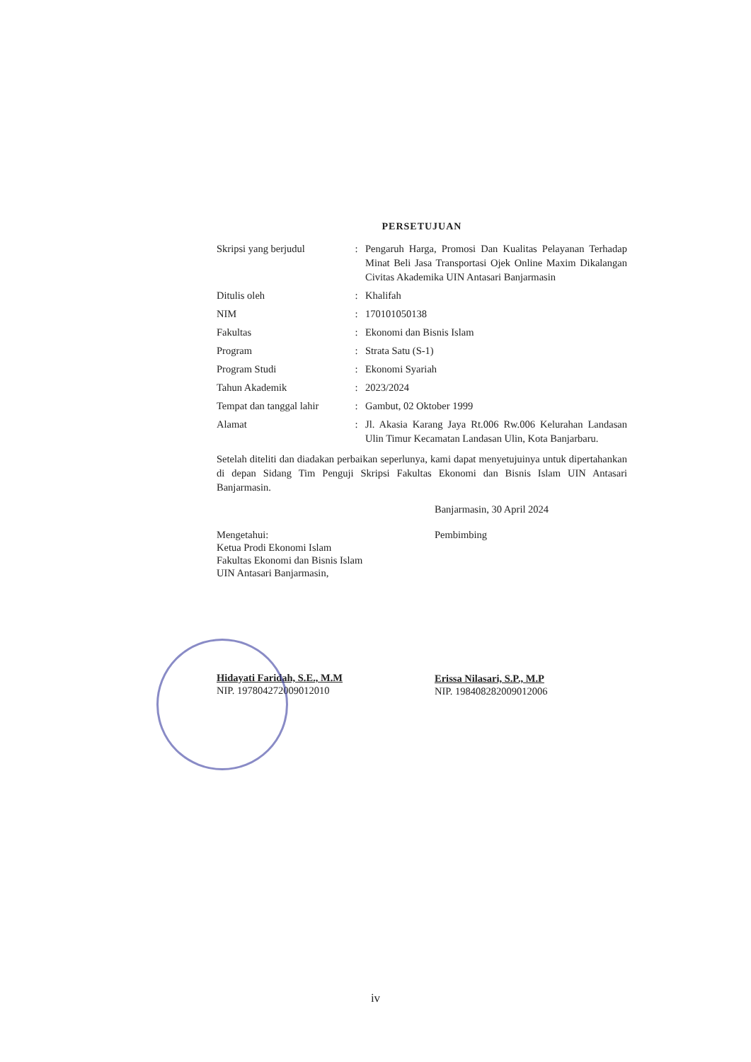PERSETUJUAN
| Skripsi yang berjudul | : | Pengaruh Harga, Promosi Dan Kualitas Pelayanan Terhadap Minat Beli Jasa Transportasi Ojek Online Maxim Dikalangan Civitas Akademika UIN Antasari Banjarmasin |
| Ditulis oleh | : | Khalifah |
| NIM | : | 170101050138 |
| Fakultas | : | Ekonomi dan Bisnis Islam |
| Program | : | Strata Satu (S-1) |
| Program Studi | : | Ekonomi Syariah |
| Tahun Akademik | : | 2023/2024 |
| Tempat dan tanggal lahir | : | Gambut, 02 Oktober 1999 |
| Alamat | : | Jl. Akasia Karang Jaya Rt.006 Rw.006 Kelurahan Landasan Ulin Timur Kecamatan Landasan Ulin, Kota Banjarbaru. |
Setelah diteliti dan diadakan perbaikan seperlunya, kami dapat menyetujuinya untuk dipertahankan di depan Sidang Tim Penguji Skripsi Fakultas Ekonomi dan Bisnis Islam UIN Antasari Banjarmasin.
Mengetahui:
Ketua Prodi Ekonomi Islam
Fakultas Ekonomi dan Bisnis Islam
UIN Antasari Banjarmasin,
Hidayati Faridah, S.E., M.M
NIP. 197804272009012010
Banjarmasin, 30 April 2024
Pembimbing
Erissa Nilasari, S.P., M.P
NIP. 198408282009012006
iv